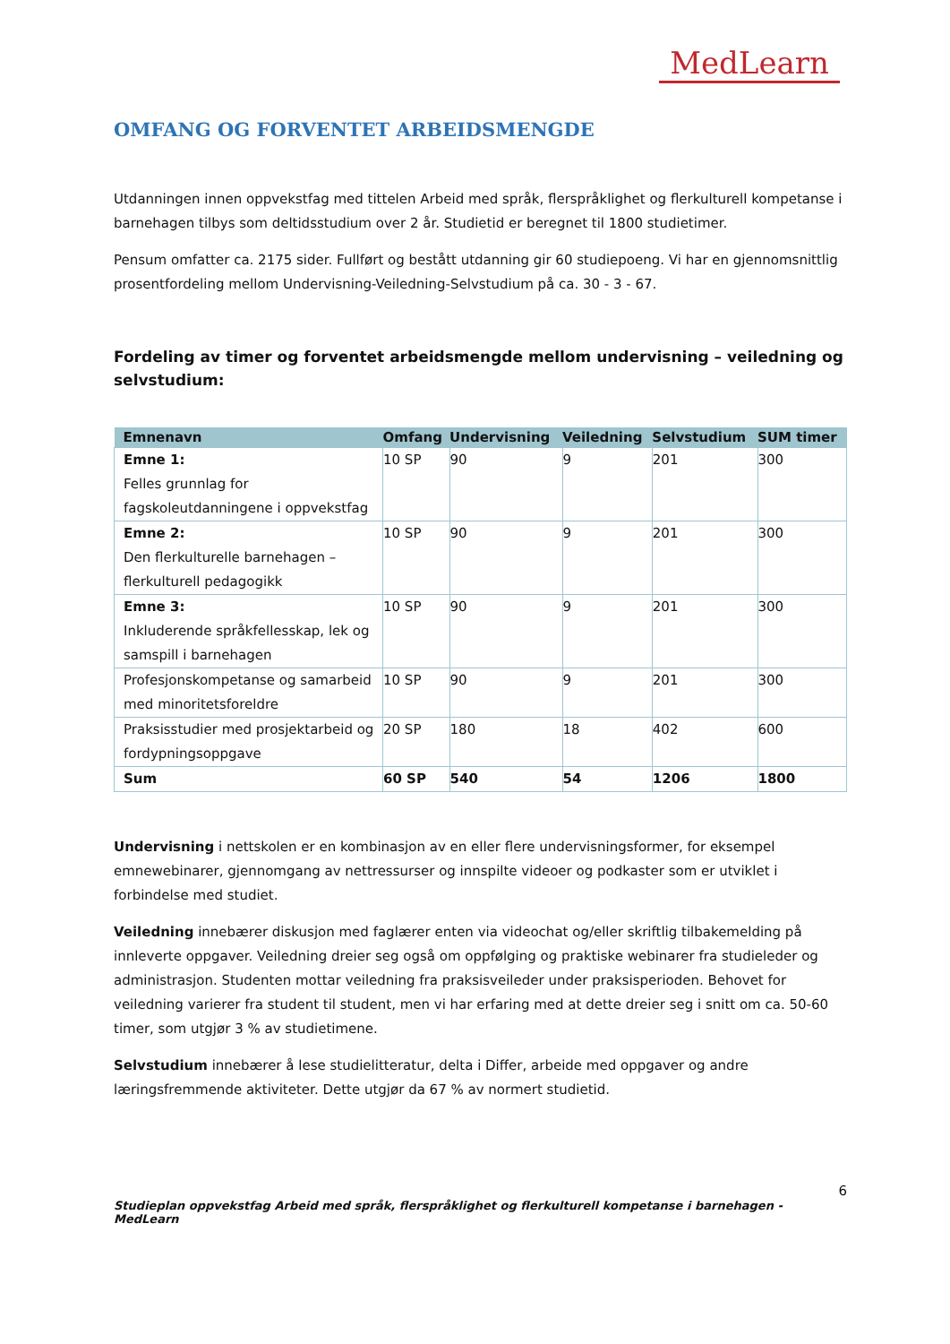MedLearn
OMFANG OG FORVENTET ARBEIDSMENGDE
Utdanningen innen oppvekstfag med tittelen Arbeid med språk, flerspråklighet og flerkulturell kompetanse i barnehagen tilbys som deltidsstudium over 2 år. Studietid er beregnet til 1800 studietimer.
Pensum omfatter ca. 2175 sider. Fullført og bestått utdanning gir 60 studiepoeng. Vi har en gjennomsnittlig prosentfordeling mellom Undervisning-Veiledning-Selvstudium på ca. 30 - 3 - 67.
Fordeling av timer og forventet arbeidsmengde mellom undervisning – veiledning og selvstudium:
| Emnenavn | Omfang | Undervisning | Veiledning | Selvstudium | SUM timer |
| --- | --- | --- | --- | --- | --- |
| Emne 1: Felles grunnlag for fagskoleutdanningene i oppvekstfag | 10 SP | 90 | 9 | 201 | 300 |
| Emne 2: Den flerkulturelle barnehagen – flerkulturell pedagogikk | 10 SP | 90 | 9 | 201 | 300 |
| Emne 3: Inkluderende språkfellesskap, lek og samspill i barnehagen | 10 SP | 90 | 9 | 201 | 300 |
| Profesjonskompetanse og samarbeid med minoritetsforeldre | 10 SP | 90 | 9 | 201 | 300 |
| Praksisstudier med prosjektarbeid og fordypningsoppgave | 20 SP | 180 | 18 | 402 | 600 |
| Sum | 60 SP | 540 | 54 | 1206 | 1800 |
Undervisning i nettskolen er en kombinasjon av en eller flere undervisningsformer, for eksempel emnewebinarer, gjennomgang av nettressurser og innspilte videoer og podkaster som er utviklet i forbindelse med studiet.
Veiledning innebærer diskusjon med faglærer enten via videochat og/eller skriftlig tilbakemelding på innleverte oppgaver. Veiledning dreier seg også om oppfølging og praktiske webinarer fra studieleder og administrasjon. Studenten mottar veiledning fra praksisveileder under praksisperioden. Behovet for veiledning varierer fra student til student, men vi har erfaring med at dette dreier seg i snitt om ca. 50-60 timer, som utgjør 3 % av studietimene.
Selvstudium innebærer å lese studielitteratur, delta i Differ, arbeide med oppgaver og andre læringsfremmende aktiviteter. Dette utgjør da 67 % av normert studietid.
6
Studieplan oppvekstfag Arbeid med språk, flerspråklighet og flerkulturell kompetanse i barnehagen - MedLearn